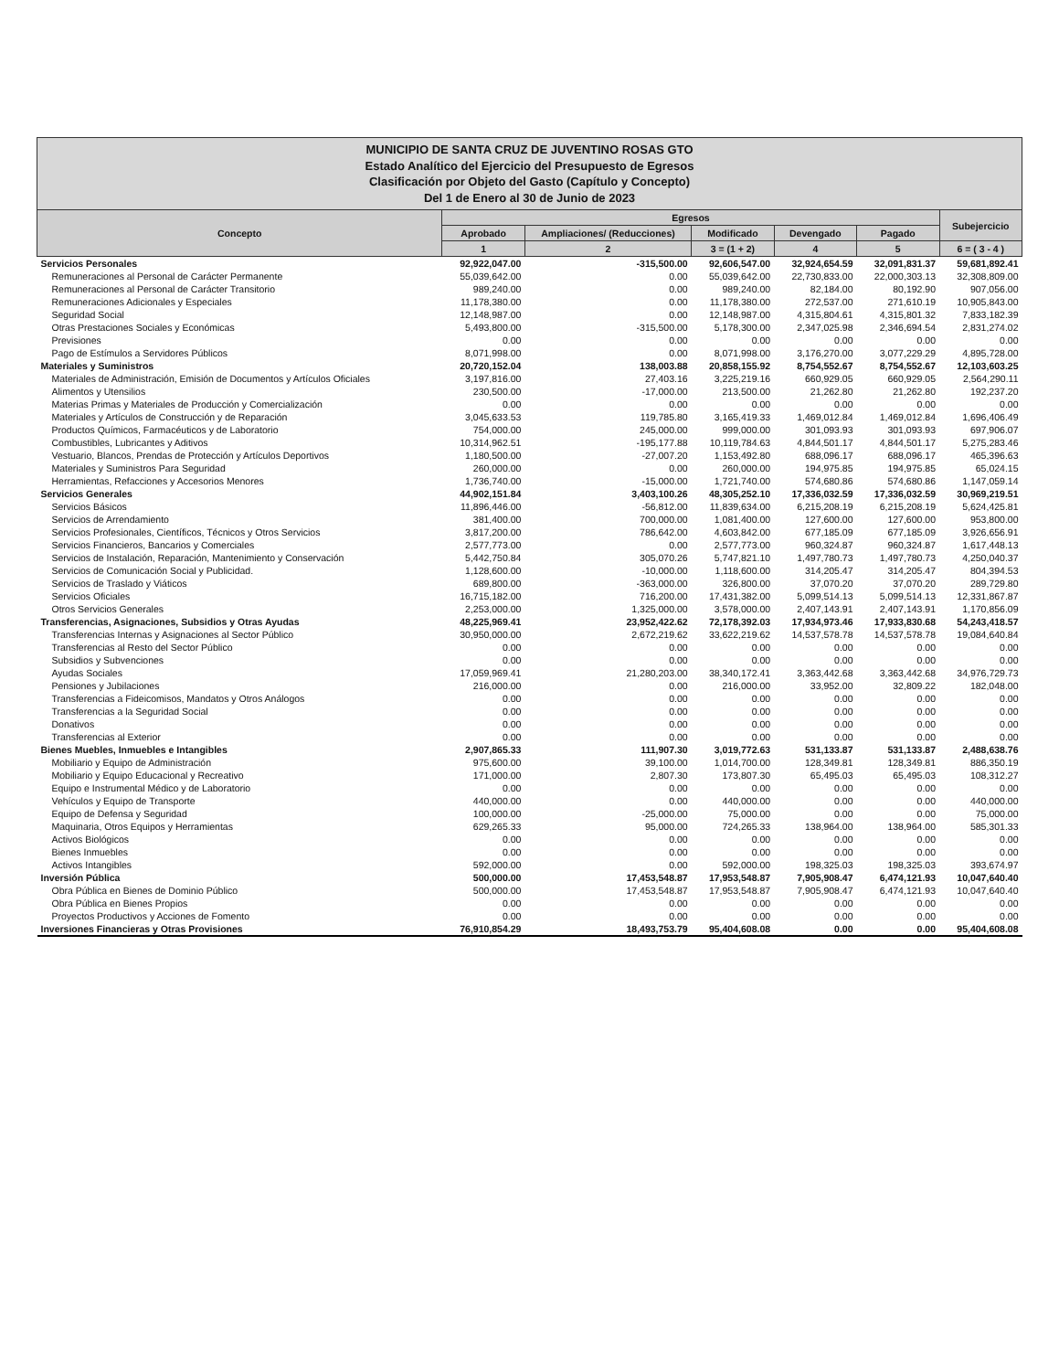MUNICIPIO DE SANTA CRUZ DE JUVENTINO ROSAS GTO
Estado Analítico del Ejercicio del Presupuesto de Egresos
Clasificación por Objeto del Gasto (Capítulo y Concepto)
Del 1 de Enero al 30 de Junio de 2023
| Concepto | Egresos | | | | | Subejercicio |
| --- | --- | --- | --- | --- | --- | --- |
| | Aprobado | Ampliaciones/ (Reducciones) | Modificado | Devengado | Pagado | |
| | 1 | 2 | 3 = (1 + 2) | 4 | 5 | 6 = ( 3 - 4 ) |
| Servicios Personales | 92,922,047.00 | -315,500.00 | 92,606,547.00 | 32,924,654.59 | 32,091,831.37 | 59,681,892.41 |
| Remuneraciones al Personal de Carácter Permanente | 55,039,642.00 | 0.00 | 55,039,642.00 | 22,730,833.00 | 22,000,303.13 | 32,308,809.00 |
| Remuneraciones al Personal de Carácter Transitorio | 989,240.00 | 0.00 | 989,240.00 | 82,184.00 | 80,192.90 | 907,056.00 |
| Remuneraciones Adicionales y Especiales | 11,178,380.00 | 0.00 | 11,178,380.00 | 272,537.00 | 271,610.19 | 10,905,843.00 |
| Seguridad Social | 12,148,987.00 | 0.00 | 12,148,987.00 | 4,315,804.61 | 4,315,801.32 | 7,833,182.39 |
| Otras Prestaciones Sociales y Económicas | 5,493,800.00 | -315,500.00 | 5,178,300.00 | 2,347,025.98 | 2,346,694.54 | 2,831,274.02 |
| Previsiones | 0.00 | 0.00 | 0.00 | 0.00 | 0.00 | 0.00 |
| Pago de Estímulos a Servidores Públicos | 8,071,998.00 | 0.00 | 8,071,998.00 | 3,176,270.00 | 3,077,229.29 | 4,895,728.00 |
| Materiales y Suministros | 20,720,152.04 | 138,003.88 | 20,858,155.92 | 8,754,552.67 | 8,754,552.67 | 12,103,603.25 |
| Materiales de Administración, Emisión de Documentos y Artículos Oficiales | 3,197,816.00 | 27,403.16 | 3,225,219.16 | 660,929.05 | 660,929.05 | 2,564,290.11 |
| Alimentos y Utensilios | 230,500.00 | -17,000.00 | 213,500.00 | 21,262.80 | 21,262.80 | 192,237.20 |
| Materias Primas y Materiales de Producción y Comercialización | 0.00 | 0.00 | 0.00 | 0.00 | 0.00 | 0.00 |
| Materiales y Artículos de Construcción y de Reparación | 3,045,633.53 | 119,785.80 | 3,165,419.33 | 1,469,012.84 | 1,469,012.84 | 1,696,406.49 |
| Productos Químicos, Farmacéuticos y de Laboratorio | 754,000.00 | 245,000.00 | 999,000.00 | 301,093.93 | 301,093.93 | 697,906.07 |
| Combustibles, Lubricantes y Aditivos | 10,314,962.51 | -195,177.88 | 10,119,784.63 | 4,844,501.17 | 4,844,501.17 | 5,275,283.46 |
| Vestuario, Blancos, Prendas de Protección y Artículos Deportivos | 1,180,500.00 | -27,007.20 | 1,153,492.80 | 688,096.17 | 688,096.17 | 465,396.63 |
| Materiales y Suministros Para Seguridad | 260,000.00 | 0.00 | 260,000.00 | 194,975.85 | 194,975.85 | 65,024.15 |
| Herramientas, Refacciones y Accesorios Menores | 1,736,740.00 | -15,000.00 | 1,721,740.00 | 574,680.86 | 574,680.86 | 1,147,059.14 |
| Servicios Generales | 44,902,151.84 | 3,403,100.26 | 48,305,252.10 | 17,336,032.59 | 17,336,032.59 | 30,969,219.51 |
| Servicios Básicos | 11,896,446.00 | -56,812.00 | 11,839,634.00 | 6,215,208.19 | 6,215,208.19 | 5,624,425.81 |
| Servicios de Arrendamiento | 381,400.00 | 700,000.00 | 1,081,400.00 | 127,600.00 | 127,600.00 | 953,800.00 |
| Servicios Profesionales, Científicos, Técnicos y Otros Servicios | 3,817,200.00 | 786,642.00 | 4,603,842.00 | 677,185.09 | 677,185.09 | 3,926,656.91 |
| Servicios Financieros, Bancarios y Comerciales | 2,577,773.00 | 0.00 | 2,577,773.00 | 960,324.87 | 960,324.87 | 1,617,448.13 |
| Servicios de Instalación, Reparación, Mantenimiento y Conservación | 5,442,750.84 | 305,070.26 | 5,747,821.10 | 1,497,780.73 | 1,497,780.73 | 4,250,040.37 |
| Servicios de Comunicación Social y Publicidad. | 1,128,600.00 | -10,000.00 | 1,118,600.00 | 314,205.47 | 314,205.47 | 804,394.53 |
| Servicios de Traslado y Viáticos | 689,800.00 | -363,000.00 | 326,800.00 | 37,070.20 | 37,070.20 | 289,729.80 |
| Servicios Oficiales | 16,715,182.00 | 716,200.00 | 17,431,382.00 | 5,099,514.13 | 5,099,514.13 | 12,331,867.87 |
| Otros Servicios Generales | 2,253,000.00 | 1,325,000.00 | 3,578,000.00 | 2,407,143.91 | 2,407,143.91 | 1,170,856.09 |
| Transferencias, Asignaciones, Subsidios y Otras Ayudas | 48,225,969.41 | 23,952,422.62 | 72,178,392.03 | 17,934,973.46 | 17,933,830.68 | 54,243,418.57 |
| Transferencias Internas y Asignaciones al Sector Público | 30,950,000.00 | 2,672,219.62 | 33,622,219.62 | 14,537,578.78 | 14,537,578.78 | 19,084,640.84 |
| Transferencias al Resto del Sector Público | 0.00 | 0.00 | 0.00 | 0.00 | 0.00 | 0.00 |
| Subsidios y Subvenciones | 0.00 | 0.00 | 0.00 | 0.00 | 0.00 | 0.00 |
| Ayudas Sociales | 17,059,969.41 | 21,280,203.00 | 38,340,172.41 | 3,363,442.68 | 3,363,442.68 | 34,976,729.73 |
| Pensiones y Jubilaciones | 216,000.00 | 0.00 | 216,000.00 | 33,952.00 | 32,809.22 | 182,048.00 |
| Transferencias a Fideicomisos, Mandatos y Otros Análogos | 0.00 | 0.00 | 0.00 | 0.00 | 0.00 | 0.00 |
| Transferencias a la Seguridad Social | 0.00 | 0.00 | 0.00 | 0.00 | 0.00 | 0.00 |
| Donativos | 0.00 | 0.00 | 0.00 | 0.00 | 0.00 | 0.00 |
| Transferencias al Exterior | 0.00 | 0.00 | 0.00 | 0.00 | 0.00 | 0.00 |
| Bienes Muebles, Inmuebles e Intangibles | 2,907,865.33 | 111,907.30 | 3,019,772.63 | 531,133.87 | 531,133.87 | 2,488,638.76 |
| Mobiliario y Equipo de Administración | 975,600.00 | 39,100.00 | 1,014,700.00 | 128,349.81 | 128,349.81 | 886,350.19 |
| Mobiliario y Equipo Educacional y Recreativo | 171,000.00 | 2,807.30 | 173,807.30 | 65,495.03 | 65,495.03 | 108,312.27 |
| Equipo e Instrumental Médico y de Laboratorio | 0.00 | 0.00 | 0.00 | 0.00 | 0.00 | 0.00 |
| Vehículos y Equipo de Transporte | 440,000.00 | 0.00 | 440,000.00 | 0.00 | 0.00 | 440,000.00 |
| Equipo de Defensa y Seguridad | 100,000.00 | -25,000.00 | 75,000.00 | 0.00 | 0.00 | 75,000.00 |
| Maquinaria, Otros Equipos y Herramientas | 629,265.33 | 95,000.00 | 724,265.33 | 138,964.00 | 138,964.00 | 585,301.33 |
| Activos Biológicos | 0.00 | 0.00 | 0.00 | 0.00 | 0.00 | 0.00 |
| Bienes Inmuebles | 0.00 | 0.00 | 0.00 | 0.00 | 0.00 | 0.00 |
| Activos Intangibles | 592,000.00 | 0.00 | 592,000.00 | 198,325.03 | 198,325.03 | 393,674.97 |
| Inversión Pública | 500,000.00 | 17,453,548.87 | 17,953,548.87 | 7,905,908.47 | 6,474,121.93 | 10,047,640.40 |
| Obra Pública en Bienes de Dominio Público | 500,000.00 | 17,453,548.87 | 17,953,548.87 | 7,905,908.47 | 6,474,121.93 | 10,047,640.40 |
| Obra Pública en Bienes Propios | 0.00 | 0.00 | 0.00 | 0.00 | 0.00 | 0.00 |
| Proyectos Productivos y Acciones de Fomento | 0.00 | 0.00 | 0.00 | 0.00 | 0.00 | 0.00 |
| Inversiones Financieras y Otras Provisiones | 76,910,854.29 | 18,493,753.79 | 95,404,608.08 | 0.00 | 0.00 | 95,404,608.08 |